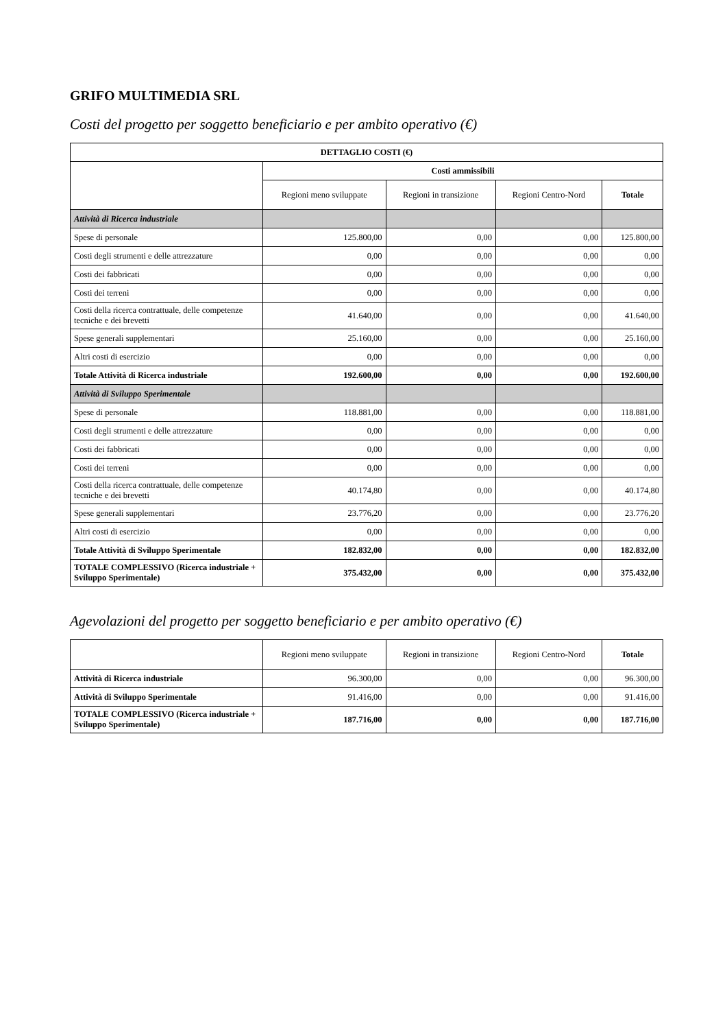GRIFO MULTIMEDIA SRL
Costi del progetto per soggetto beneficiario e per ambito operativo (€)
| DETTAGLIO COSTI (€) | | | | |
| --- | --- | --- | --- | --- |
| | Costi ammissibili | | | |
| | Regioni meno sviluppate | Regioni in transizione | Regioni Centro-Nord | Totale |
| Attività di Ricerca industriale | | | | |
| Spese di personale | 125.800,00 | 0,00 | 0,00 | 125.800,00 |
| Costi degli strumenti e delle attrezzature | 0,00 | 0,00 | 0,00 | 0,00 |
| Costi dei fabbricati | 0,00 | 0,00 | 0,00 | 0,00 |
| Costi dei terreni | 0,00 | 0,00 | 0,00 | 0,00 |
| Costi della ricerca contrattuale, delle competenze tecniche e dei brevetti | 41.640,00 | 0,00 | 0,00 | 41.640,00 |
| Spese generali supplementari | 25.160,00 | 0,00 | 0,00 | 25.160,00 |
| Altri costi di esercizio | 0,00 | 0,00 | 0,00 | 0,00 |
| Totale Attività di Ricerca industriale | 192.600,00 | 0,00 | 0,00 | 192.600,00 |
| Attività di Sviluppo Sperimentale | | | | |
| Spese di personale | 118.881,00 | 0,00 | 0,00 | 118.881,00 |
| Costi degli strumenti e delle attrezzature | 0,00 | 0,00 | 0,00 | 0,00 |
| Costi dei fabbricati | 0,00 | 0,00 | 0,00 | 0,00 |
| Costi dei terreni | 0,00 | 0,00 | 0,00 | 0,00 |
| Costi della ricerca contrattuale, delle competenze tecniche e dei brevetti | 40.174,80 | 0,00 | 0,00 | 40.174,80 |
| Spese generali supplementari | 23.776,20 | 0,00 | 0,00 | 23.776,20 |
| Altri costi di esercizio | 0,00 | 0,00 | 0,00 | 0,00 |
| Totale Attività di Sviluppo Sperimentale | 182.832,00 | 0,00 | 0,00 | 182.832,00 |
| TOTALE COMPLESSIVO (Ricerca industriale + Sviluppo Sperimentale) | 375.432,00 | 0,00 | 0,00 | 375.432,00 |
Agevolazioni del progetto per soggetto beneficiario e per ambito operativo (€)
| | Regioni meno sviluppate | Regioni in transizione | Regioni Centro-Nord | Totale |
| --- | --- | --- | --- | --- |
| Attività di Ricerca industriale | 96.300,00 | 0,00 | 0,00 | 96.300,00 |
| Attività di Sviluppo Sperimentale | 91.416,00 | 0,00 | 0,00 | 91.416,00 |
| TOTALE COMPLESSIVO (Ricerca industriale + Sviluppo Sperimentale) | 187.716,00 | 0,00 | 0,00 | 187.716,00 |